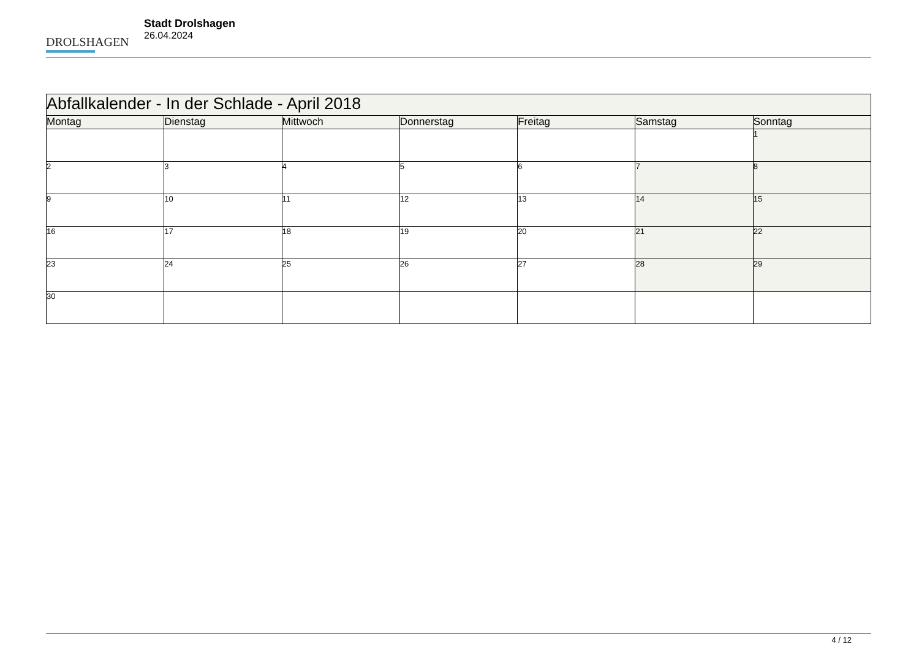DROLSHAGEN
Stadt Drolshagen
26.04.2024
| Abfallkalender - In der Schlade - April 2018 | | | | | | |
| Montag | Dienstag | Mittwoch | Donnerstag | Freitag | Samstag | Sonntag |
| | | | | | | 1 |
| 2 | 3 | 4 | 5 | 6 | 7 | 8 |
| 9 | 10 | 11 | 12 | 13 | 14 | 15 |
| 16 | 17 | 18 | 19 | 20 | 21 | 22 |
| 23 | 24 | 25 | 26 | 27 | 28 | 29 |
| 30 | | | | | | |
4 / 12